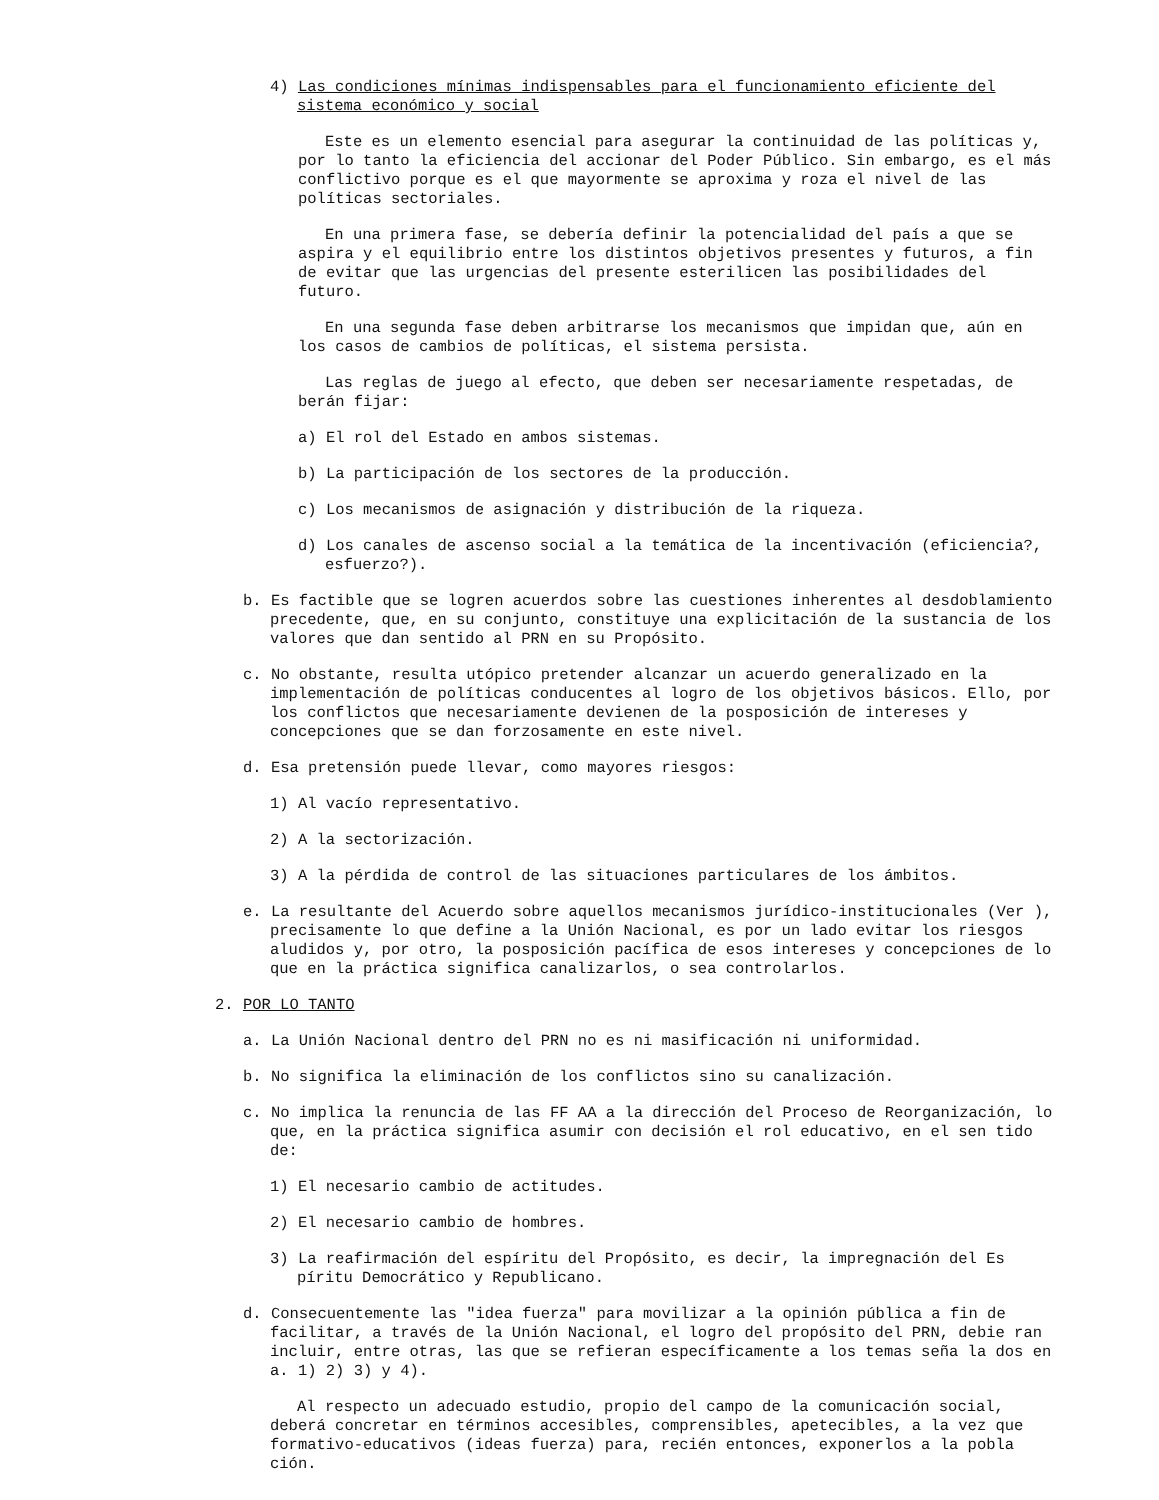4) Las condiciones mínimas indispensables para el funcionamiento eficiente del sistema económico y social
Este es un elemento esencial para asegurar la continuidad de las políticas y, por lo tanto la eficiencia del accionar del Poder Público. Sin embargo, es el más conflictivo porque es el que mayormente se aproxima y roza el nivel de las políticas sectoriales.
En una primera fase, se debería definir la potencialidad del país a que se aspira y el equilibrio entre los distintos objetivos presentes y futuros, a fin de evitar que las urgencias del presente esterilicen las posibilidades del futuro.
En una segunda fase deben arbitrarse los mecanismos que impidan que, aún en los casos de cambios de políticas, el sistema persista.
Las reglas de juego al efecto, que deben ser necesariamente respetadas, de berán fijar:
a) El rol del Estado en ambos sistemas.
b) La participación de los sectores de la producción.
c) Los mecanismos de asignación y distribución de la riqueza.
d) Los canales de ascenso social a la temática de la incentivación (eficiencia?, esfuerzo?).
b. Es factible que se logren acuerdos sobre las cuestiones inherentes al desdoblamiento precedente, que, en su conjunto, constituye una explicitación de la sustancia de los valores que dan sentido al PRN en su Propósito.
c. No obstante, resulta utópico pretender alcanzar un acuerdo generalizado en la implementación de políticas conducentes al logro de los objetivos básicos. Ello, por los conflictos que necesariamente devienen de la posposición de intereses y concepciones que se dan forzosamente en este nivel.
d. Esa pretensión puede llevar, como mayores riesgos:
1) Al vacío representativo.
2) A la sectorización.
3) A la pérdida de control de las situaciones particulares de los ámbitos.
e. La resultante del Acuerdo sobre aquellos mecanismos jurídico-institucionales (Ver ), precisamente lo que define a la Unión Nacional, es por un lado evitar los riesgos aludidos y, por otro, la posposición pacífica de esos intereses y concepciones de lo que en la práctica significa canalizarlos, o sea controlarlos.
2. POR LO TANTO
a. La Unión Nacional dentro del PRN no es ni masificación ni uniformidad.
b. No significa la eliminación de los conflictos sino su canalización.
c. No implica la renuncia de las FF AA a la dirección del Proceso de Reorganización, lo que, en la práctica significa asumir con decisión el rol educativo, en el sen tido de:
1) El necesario cambio de actitudes.
2) El necesario cambio de hombres.
3) La reafirmación del espíritu del Propósito, es decir, la impregnación del Es píritu Democrático y Republicano.
d. Consecuentemente las "idea fuerza" para movilizar a la opinión pública a fin de facilitar, a través de la Unión Nacional, el logro del propósito del PRN, debie ran incluir, entre otras, las que se refieran específicamente a los temas seña la dos en a. 1) 2) 3) y 4).
Al respecto un adecuado estudio, propio del campo de la comunicación social, deberá concretar en términos accesibles, comprensibles, apetecibles, a la vez que formativo-educativos (ideas fuerza) para, recién entonces, exponerlos a la pobla ción.